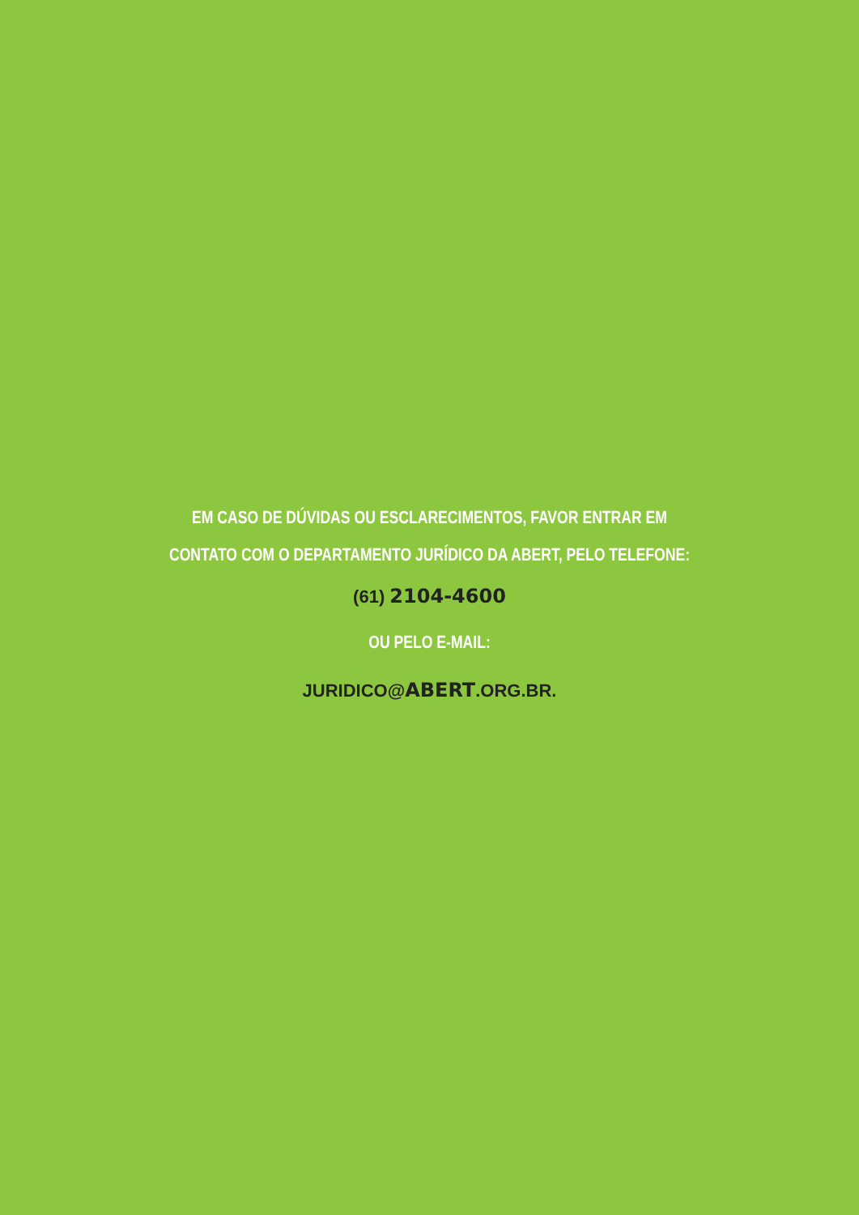EM CASO DE DÚVIDAS OU ESCLARECIMENTOS, FAVOR ENTRAR EM
CONTATO COM O DEPARTAMENTO JURÍDICO DA ABERT, PELO TELEFONE:
(61) 2104-4600
OU PELO E-MAIL:
JURIDICO@ABERT.ORG.BR.